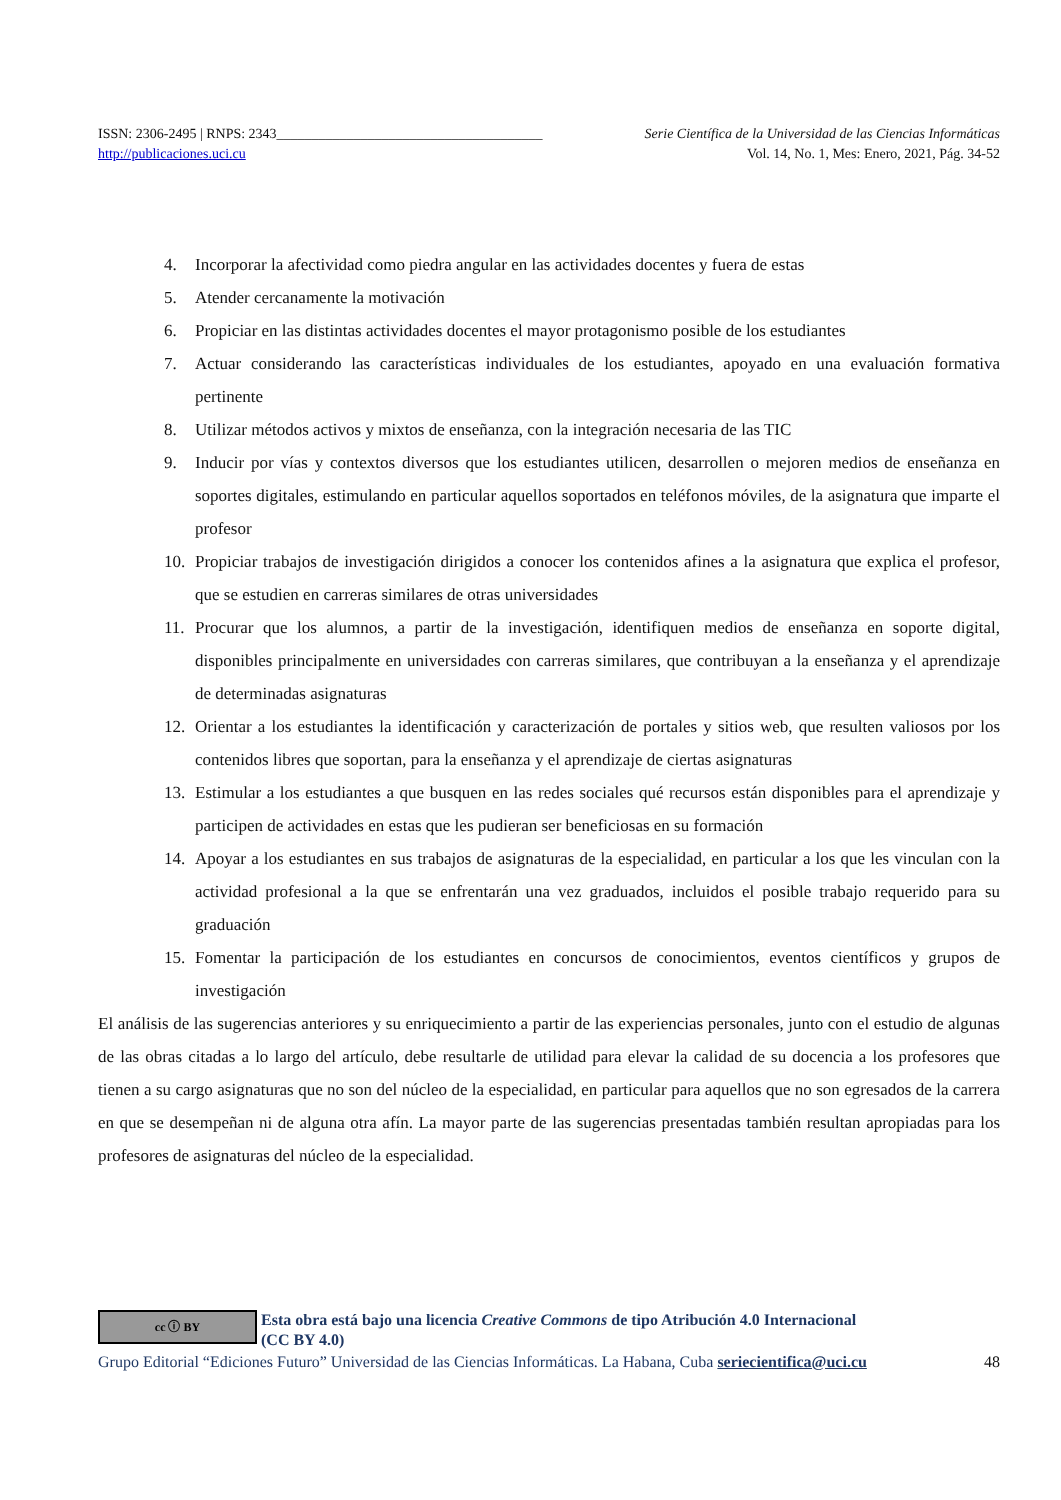ISSN: 2306-2495 | RNPS: 2343______________________________________ Serie Científica de la Universidad de las Ciencias Informáticas
http://publicaciones.uci.cu Vol. 14, No. 1, Mes: Enero, 2021, Pág. 34-52
4. Incorporar la afectividad como piedra angular en las actividades docentes y fuera de estas
5. Atender cercanamente la motivación
6. Propiciar en las distintas actividades docentes el mayor protagonismo posible de los estudiantes
7. Actuar considerando las características individuales de los estudiantes, apoyado en una evaluación formativa pertinente
8. Utilizar métodos activos y mixtos de enseñanza, con la integración necesaria de las TIC
9. Inducir por vías y contextos diversos que los estudiantes utilicen, desarrollen o mejoren medios de enseñanza en soportes digitales, estimulando en particular aquellos soportados en teléfonos móviles, de la asignatura que imparte el profesor
10. Propiciar trabajos de investigación dirigidos a conocer los contenidos afines a la asignatura que explica el profesor, que se estudien en carreras similares de otras universidades
11. Procurar que los alumnos, a partir de la investigación, identifiquen medios de enseñanza en soporte digital, disponibles principalmente en universidades con carreras similares, que contribuyan a la enseñanza y el aprendizaje de determinadas asignaturas
12. Orientar a los estudiantes la identificación y caracterización de portales y sitios web, que resulten valiosos por los contenidos libres que soportan, para la enseñanza y el aprendizaje de ciertas asignaturas
13. Estimular a los estudiantes a que busquen en las redes sociales qué recursos están disponibles para el aprendizaje y participen de actividades en estas que les pudieran ser beneficiosas en su formación
14. Apoyar a los estudiantes en sus trabajos de asignaturas de la especialidad, en particular a los que les vinculan con la actividad profesional a la que se enfrentarán una vez graduados, incluidos el posible trabajo requerido para su graduación
15. Fomentar la participación de los estudiantes en concursos de conocimientos, eventos científicos y grupos de investigación
El análisis de las sugerencias anteriores y su enriquecimiento a partir de las experiencias personales, junto con el estudio de algunas de las obras citadas a lo largo del artículo, debe resultarle de utilidad para elevar la calidad de su docencia a los profesores que tienen a su cargo asignaturas que no son del núcleo de la especialidad, en particular para aquellos que no son egresados de la carrera en que se desempeñan ni de alguna otra afín. La mayor parte de las sugerencias presentadas también resultan apropiadas para los profesores de asignaturas del núcleo de la especialidad.
cc ⓘ BY
Esta obra está bajo una licencia Creative Commons de tipo Atribución 4.0 Internacional
(CC BY 4.0)
Grupo Editorial “Ediciones Futuro” Universidad de las Ciencias Informáticas. La Habana, Cuba seriecientifica@uci.cu 48